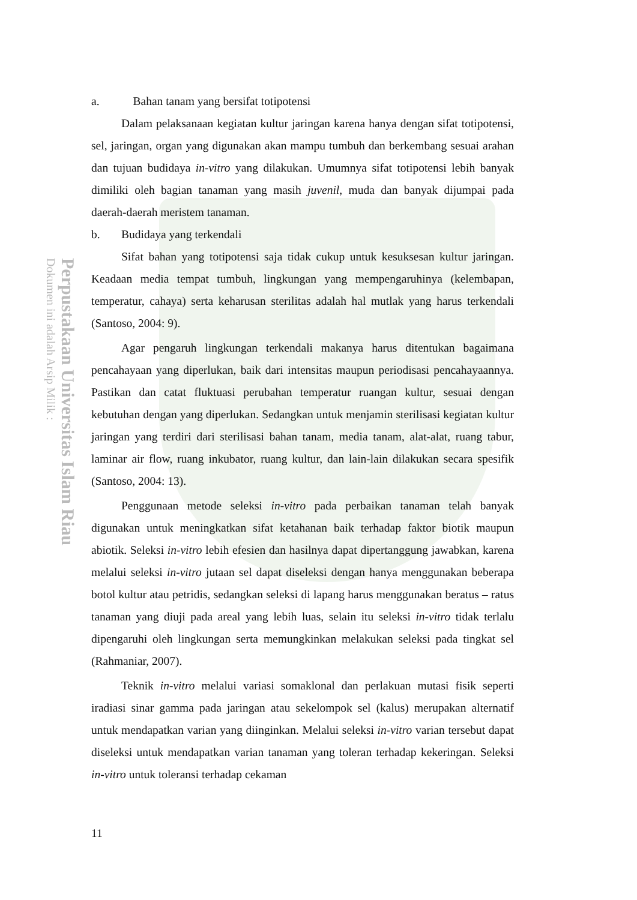Perpustakaan Universitas Islam Riau
Dokumen ini adalah Arsip Milik :
a. Bahan tanam yang bersifat totipotensi
Dalam pelaksanaan kegiatan kultur jaringan karena hanya dengan sifat totipotensi, sel, jaringan, organ yang digunakan akan mampu tumbuh dan berkembang sesuai arahan dan tujuan budidaya in-vitro yang dilakukan. Umumnya sifat totipotensi lebih banyak dimiliki oleh bagian tanaman yang masih juvenil, muda dan banyak dijumpai pada daerah-daerah meristem tanaman.
b. Budidaya yang terkendali
Sifat bahan yang totipotensi saja tidak cukup untuk kesuksesan kultur jaringan. Keadaan media tempat tumbuh, lingkungan yang mempengaruhinya (kelembapan, temperatur, cahaya) serta keharusan sterilitas adalah hal mutlak yang harus terkendali (Santoso, 2004: 9).
Agar pengaruh lingkungan terkendali makanya harus ditentukan bagaimana pencahayaan yang diperlukan, baik dari intensitas maupun periodisasi pencahayaannya. Pastikan dan catat fluktuasi perubahan temperatur ruangan kultur, sesuai dengan kebutuhan dengan yang diperlukan. Sedangkan untuk menjamin sterilisasi kegiatan kultur jaringan yang terdiri dari sterilisasi bahan tanam, media tanam, alat-alat, ruang tabur, laminar air flow, ruang inkubator, ruang kultur, dan lain-lain dilakukan secara spesifik (Santoso, 2004: 13).
Penggunaan metode seleksi in-vitro pada perbaikan tanaman telah banyak digunakan untuk meningkatkan sifat ketahanan baik terhadap faktor biotik maupun abiotik. Seleksi in-vitro lebih efesien dan hasilnya dapat dipertanggung jawabkan, karena melalui seleksi in-vitro jutaan sel dapat diseleksi dengan hanya menggunakan beberapa botol kultur atau petridis, sedangkan seleksi di lapang harus menggunakan beratus – ratus tanaman yang diuji pada areal yang lebih luas, selain itu seleksi in-vitro tidak terlalu dipengaruhi oleh lingkungan serta memungkinkan melakukan seleksi pada tingkat sel (Rahmaniar, 2007).
Teknik in-vitro melalui variasi somaklonal dan perlakuan mutasi fisik seperti iradiasi sinar gamma pada jaringan atau sekelompok sel (kalus) merupakan alternatif untuk mendapatkan varian yang diinginkan. Melalui seleksi in-vitro varian tersebut dapat diseleksi untuk mendapatkan varian tanaman yang toleran terhadap kekeringan. Seleksi in-vitro untuk toleransi terhadap cekaman
11